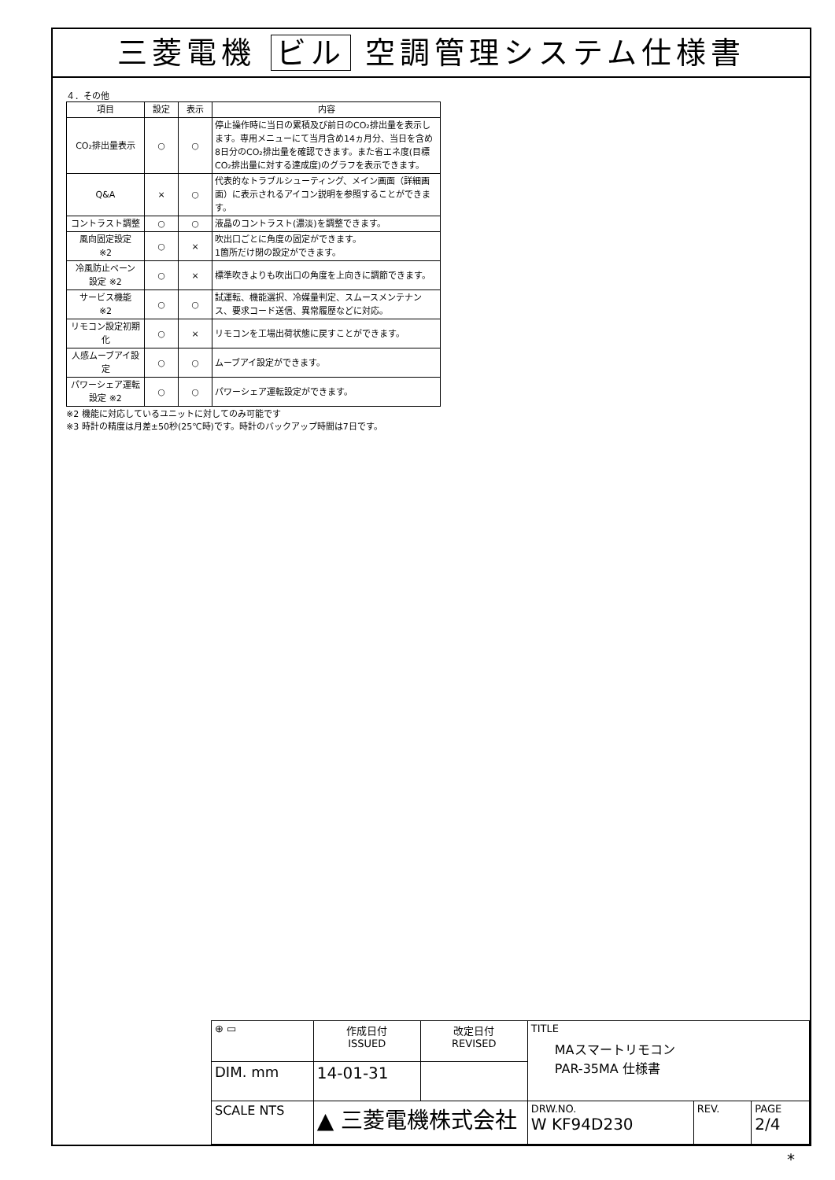三菱電機 ビル 空調管理システム仕様書
４．その他
| 項目 | 設定 | 表示 | 内容 |
| --- | --- | --- | --- |
| CO₂排出量表示 | ○ | ○ | 停止操作時に当日の累積及び前日のCO₂排出量を表示します。専用メニューにて当月含め14ヵ月分、当日を含め8日分のCO₂排出量を確認できます。また省エネ度(目標CO₂排出量に対する達成度)のグラフを表示できます。 |
| Q&A | × | ○ | 代表的なトラブルシューティング、メイン画面（詳細画面）に表示されるアイコン説明を参照することができます。 |
| コントラスト調整 | ○ | ○ | 液晶のコントラスト(濃淡)を調整できます。 |
| 風向固定設定 ※2 | ○ | × | 吹出口ごとに角度の固定ができます。 1箇所だけ閉の設定ができます。 |
| 冷風防止ベーン 設定 ※2 | ○ | × | 標準吹きよりも吹出口の角度を上向きに調節できます。 |
| サービス機能 ※2 | ○ | ○ | 試運転、機能選択、冷媒量判定、スムースメンテナンス、要求コード送信、異常履歴などに対応。 |
| リモコン設定初期化 | ○ | × | リモコンを工場出荷状態に戻すことができます。 |
| 人感ムーブアイ設定 | ○ | ○ | ムーブアイ設定ができます。 |
| パワーシェア運転 設定 ※2 | ○ | ○ | パワーシェア運転設定ができます。 |
※2 機能に対応しているユニットに対してのみ可能です
※3 時計の精度は月差±50秒(25℃時)です。時計のバックアップ時間は7日です。
| ⊕ ▭ | 作成日付 ISSUED | 改定日付 REVISED | TITLE MAスマートリモコン PAR-35MA 仕様書 | | |
| DIM. mm | 14-01-31 | | | | |
| SCALE NTS | ▲ 三菱電機株式会社 | | DRW.NO. W KF94D230 | REV. | PAGE 2/4 |
*